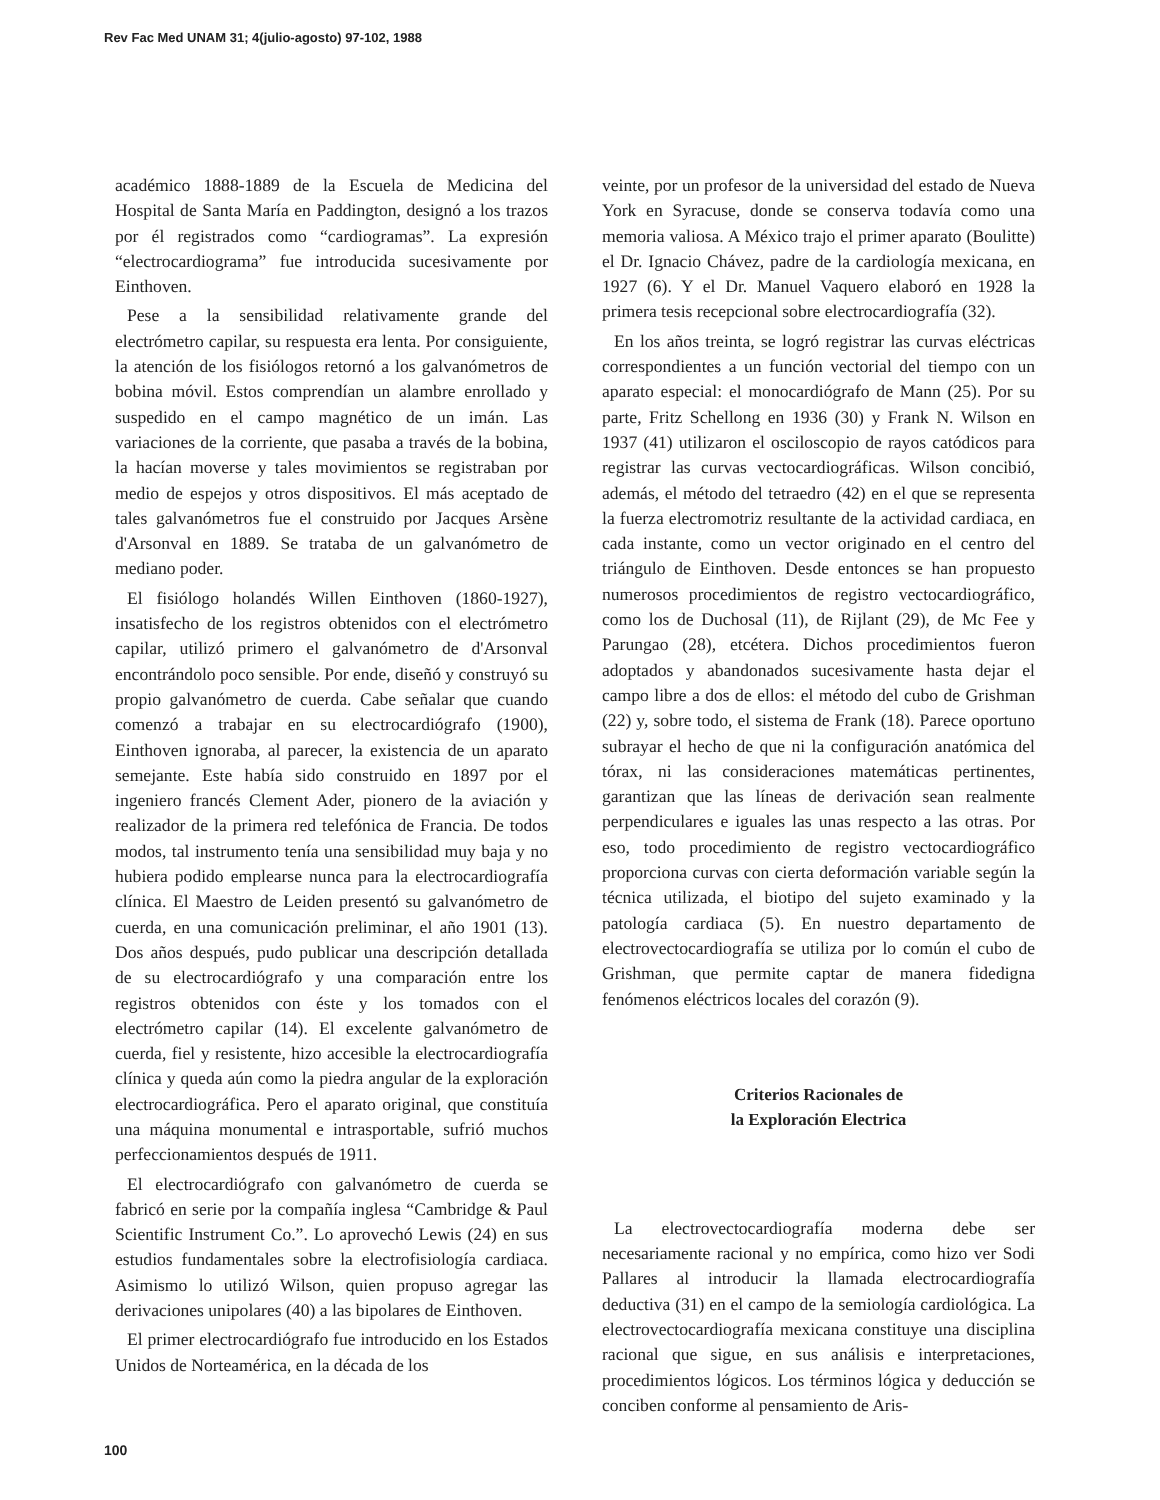Rev Fac Med UNAM 31; 4(julio-agosto) 97-102, 1988
académico 1888-1889 de la Escuela de Medicina del Hospital de Santa María en Paddington, designó a los trazos por él registrados como “cardiogramas”. La expresión “electrocardiograma” fue introducida sucesivamente por Einthoven.
Pese a la sensibilidad relativamente grande del electrómetro capilar, su respuesta era lenta. Por consiguiente, la atención de los fisiólogos retornó a los galvanómetros de bobina móvil. Estos comprendían un alambre enrollado y suspedido en el campo magnético de un imán. Las variaciones de la corriente, que pasaba a través de la bobina, la hacían moverse y tales movimientos se registraban por medio de espejos y otros dispositivos. El más aceptado de tales galvanómetros fue el construido por Jacques Arsène d'Arsonval en 1889. Se trataba de un galvanómetro de mediano poder.
El fisiólogo holandés Willen Einthoven (1860-1927), insatisfecho de los registros obtenidos con el electrómetro capilar, utilizó primero el galvanómetro de d'Arsonval encontrándolo poco sensible. Por ende, diseñó y construyó su propio galvanómetro de cuerda. Cabe señalar que cuando comenzó a trabajar en su electrocardiógrafo (1900), Einthoven ignoraba, al parecer, la existencia de un aparato semejante. Este había sido construido en 1897 por el ingeniero francés Clement Ader, pionero de la aviación y realizador de la primera red telefónica de Francia. De todos modos, tal instrumento tenía una sensibilidad muy baja y no hubiera podido emplearse nunca para la electrocardiografía clínica. El Maestro de Leiden presentó su galvanómetro de cuerda, en una comunicación preliminar, el año 1901 (13). Dos años después, pudo publicar una descripción detallada de su electrocardiógrafo y una comparación entre los registros obtenidos con éste y los tomados con el electrómetro capilar (14). El excelente galvanómetro de cuerda, fiel y resistente, hizo accesible la electrocardiografía clínica y queda aún como la piedra angular de la exploración electrocardiográfica. Pero el aparato original, que constituía una máquina monumental e intrasportable, sufrió muchos perfeccionamientos después de 1911.
El electrocardiógrafo con galvanómetro de cuerda se fabricó en serie por la compañía inglesa “Cambridge & Paul Scientific Instrument Co.”. Lo aprovechó Lewis (24) en sus estudios fundamentales sobre la electrofisiología cardiaca. Asimismo lo utilizó Wilson, quien propuso agregar las derivaciones unipolares (40) a las bipolares de Einthoven.
El primer electrocardiógrafo fue introducido en los Estados Unidos de Norteamérica, en la década de los
veinte, por un profesor de la universidad del estado de Nueva York en Syracuse, donde se conserva todavía como una memoria valiosa. A México trajo el primer aparato (Boulitte) el Dr. Ignacio Chávez, padre de la cardiología mexicana, en 1927 (6). Y el Dr. Manuel Vaquero elaboró en 1928 la primera tesis recepcional sobre electrocardiografía (32).
En los años treinta, se logró registrar las curvas eléctricas correspondientes a un función vectorial del tiempo con un aparato especial: el monocardiógrafo de Mann (25). Por su parte, Fritz Schellong en 1936 (30) y Frank N. Wilson en 1937 (41) utilizaron el osciloscopio de rayos catódicos para registrar las curvas vectocardiográficas. Wilson concibió, además, el método del tetraedro (42) en el que se representa la fuerza electromotriz resultante de la actividad cardiaca, en cada instante, como un vector originado en el centro del triángulo de Einthoven. Desde entonces se han propuesto numerosos procedimientos de registro vectocardiográfico, como los de Duchosal (11), de Rijlant (29), de Mc Fee y Parungao (28), etcétera. Dichos procedimientos fueron adoptados y abandonados sucesivamente hasta dejar el campo libre a dos de ellos: el método del cubo de Grishman (22) y, sobre todo, el sistema de Frank (18). Parece oportuno subrayar el hecho de que ni la configuración anatómica del tórax, ni las consideraciones matemáticas pertinentes, garantizan que las líneas de derivación sean realmente perpendiculares e iguales las unas respecto a las otras. Por eso, todo procedimiento de registro vectocardiográfico proporciona curvas con cierta deformación variable según la técnica utilizada, el biotipo del sujeto examinado y la patología cardiaca (5). En nuestro departamento de electrovectocardiografía se utiliza por lo común el cubo de Grishman, que permite captar de manera fidedigna fenómenos eléctricos locales del corazón (9).
Criterios Racionales de
la Exploración Electrica
La electrovectocardiografía moderna debe ser necesariamente racional y no empírica, como hizo ver Sodi Pallares al introducir la llamada electrocardiografía deductiva (31) en el campo de la semiología cardiológica. La electrovectocardiografía mexicana constituye una disciplina racional que sigue, en sus análisis e interpretaciones, procedimientos lógicos. Los términos lógica y deducción se conciben conforme al pensamiento de Aris-
100